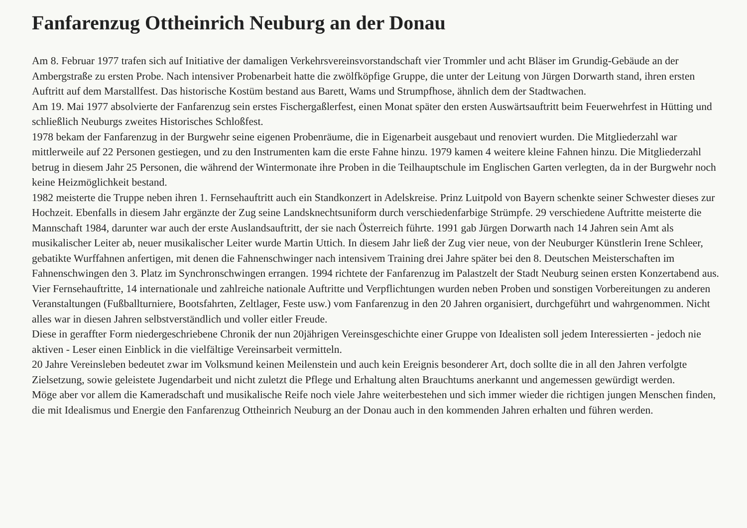Fanfarenzug Ottheinrich Neuburg an der Donau
Am 8. Februar 1977 trafen sich auf Initiative der damaligen Verkehrsvereinsvorstandschaft vier Trommler und acht Bläser im Grundig-Gebäude an der Ambergstraße zu ersten Probe. Nach intensiver Probenarbeit hatte die zwölfköpfige Gruppe, die unter der Leitung von Jürgen Dorwarth stand, ihren ersten Auftritt auf dem Marstallfest. Das historische Kostüm bestand aus Barett, Wams und Strumpfhose, ähnlich dem der Stadtwachen.
Am 19. Mai 1977 absolvierte der Fanfarenzug sein erstes Fischergaßlerfest, einen Monat später den ersten Auswärtsauftritt beim Feuerwehrfest in Hütting und schließlich Neuburgs zweites Historisches Schloßfest.
1978 bekam der Fanfarenzug in der Burgwehr seine eigenen Probenräume, die in Eigenarbeit ausgebaut und renoviert wurden. Die Mitgliederzahl war mittlerweile auf 22 Personen gestiegen, und zu den Instrumenten kam die erste Fahne hinzu. 1979 kamen 4 weitere kleine Fahnen hinzu. Die Mitgliederzahl betrug in diesem Jahr 25 Personen, die während der Wintermonate ihre Proben in die Teilhauptschule im Englischen Garten verlegten, da in der Burgwehr noch keine Heizmöglichkeit bestand.
1982 meisterte die Truppe neben ihren 1. Fernsehauftritt auch ein Standkonzert in Adelskreise. Prinz Luitpold von Bayern schenkte seiner Schwester dieses zur Hochzeit. Ebenfalls in diesem Jahr ergänzte der Zug seine Landsknechtsuniform durch verschiedenfarbige Strümpfe. 29 verschiedene Auftritte meisterte die Mannschaft 1984, darunter war auch der erste Auslandsauftritt, der sie nach Österreich führte. 1991 gab Jürgen Dorwarth nach 14 Jahren sein Amt als musikalischer Leiter ab, neuer musikalischer Leiter wurde Martin Uttich. In diesem Jahr ließ der Zug vier neue, von der Neuburger Künstlerin Irene Schleer, gebatikte Wurffahnen anfertigen, mit denen die Fahnenschwinger nach intensivem Training drei Jahre später bei den 8. Deutschen Meisterschaften im Fahnenschwingen den 3. Platz im Synchronschwingen errangen. 1994 richtete der Fanfarenzug im Palastzelt der Stadt Neuburg seinen ersten Konzertabend aus. Vier Fernsehauftritte, 14 internationale und zahlreiche nationale Auftritte und Verpflichtungen wurden neben Proben und sonstigen Vorbereitungen zu anderen Veranstaltungen (Fußballturniere, Bootsfahrten, Zeltlager, Feste usw.) vom Fanfarenzug in den 20 Jahren organisiert, durchgeführt und wahrgenommen. Nicht alles war in diesen Jahren selbstverständlich und voller eitler Freude.
Diese in geraffter Form niedergeschriebene Chronik der nun 20jährigen Vereinsgeschichte einer Gruppe von Idealisten soll jedem Interessierten - jedoch nie aktiven - Leser einen Einblick in die vielfältige Vereinsarbeit vermitteln.
20 Jahre Vereinsleben bedeutet zwar im Volksmund keinen Meilenstein und auch kein Ereignis besonderer Art, doch sollte die in all den Jahren verfolgte Zielsetzung, sowie geleistete Jugendarbeit und nicht zuletzt die Pflege und Erhaltung alten Brauchtums anerkannt und angemessen gewürdigt werden.
Möge aber vor allem die Kameradschaft und musikalische Reife noch viele Jahre weiterbestehen und sich immer wieder die richtigen jungen Menschen finden, die mit Idealismus und Energie den Fanfarenzug Ottheinrich Neuburg an der Donau auch in den kommenden Jahren erhalten und führen werden.